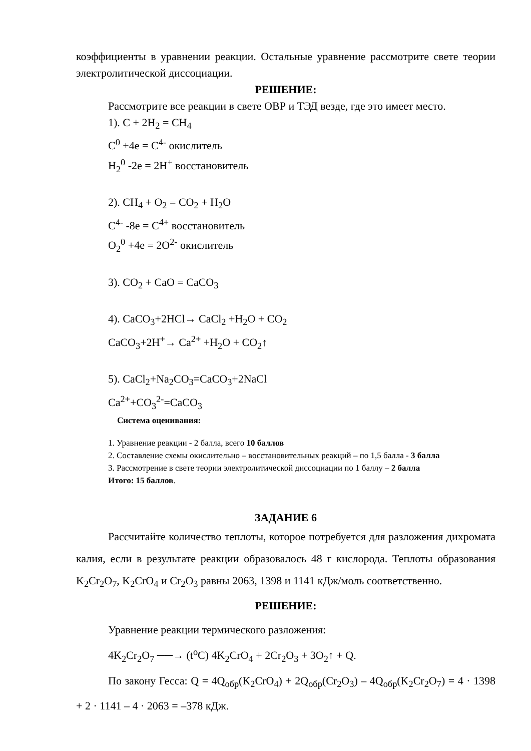коэффициенты в уравнении реакции. Остальные уравнение рассмотрите свете теории электролитической диссоциации.
РЕШЕНИЕ:
Рассмотрите все реакции в свете ОВР и ТЭД везде, где это имеет место.
1). C + 2H<sub>2</sub> = CH<sub>4</sub>
C<sup>0</sup> +4e = C<sup>4-</sup> окислитель
H<sub>2</sub><sup>0</sup> -2e = 2H<sup>+</sup> восстановитель
2). CH<sub>4</sub> + O<sub>2</sub> = CO<sub>2</sub> + H<sub>2</sub>O
C<sup>4-</sup> -8e = C<sup>4+</sup> восстановитель
O<sub>2</sub><sup>0</sup> +4e = 2O<sup>2-</sup> окислитель
3). CO<sub>2</sub> + CaO = CaCO<sub>3</sub>
4). CaCO<sub>3</sub>+2HCl→ CaCl<sub>2</sub> +H<sub>2</sub>O + CO<sub>2</sub>
CaCO<sub>3</sub>+2H<sup>+</sup>→ Ca<sup>2+</sup> +H<sub>2</sub>O + CO<sub>2</sub>↑
5). CaCl<sub>2</sub>+Na<sub>2</sub>CO<sub>3</sub>=CaCO<sub>3</sub>+2NaCl
Ca<sup>2+</sup>+CO<sub>3</sub><sup>2-</sup>=CaCO<sub>3</sub>
Система оценивания:
1. Уравнение реакции - 2 балла, всего 10 баллов
2. Составление схемы окислительно – восстановительных реакций – по 1,5 балла - 3 балла
3. Рассмотрение в свете теории электролитической диссоциации по 1 баллу – 2 балла
Итого: 15 баллов.
ЗАДАНИЕ 6
Рассчитайте количество теплоты, которое потребуется для разложения дихромата калия, если в результате реакции образовалось 48 г кислорода. Теплоты образования K<sub>2</sub>Cr<sub>2</sub>O<sub>7</sub>, K<sub>2</sub>CrO<sub>4</sub> и Cr<sub>2</sub>O<sub>3</sub> равны 2063, 1398 и 1141 кДж/моль соответственно.
РЕШЕНИЕ:
Уравнение реакции термического разложения:
4K<sub>2</sub>Cr<sub>2</sub>O<sub>7</sub> ──→ (t<sup>o</sup>C) 4K<sub>2</sub>CrO<sub>4</sub> + 2Cr<sub>2</sub>O<sub>3</sub> + 3O<sub>2</sub>↑ + Q.
По закону Гесса: Q = 4Q<sub>обр</sub>(K<sub>2</sub>CrO<sub>4</sub>) + 2Q<sub>обр</sub>(Cr<sub>2</sub>O<sub>3</sub>) – 4Q<sub>обр</sub>(K<sub>2</sub>Cr<sub>2</sub>O<sub>7</sub>) = 4 · 1398 + 2 · 1141 – 4 · 2063 = –378 кДж.